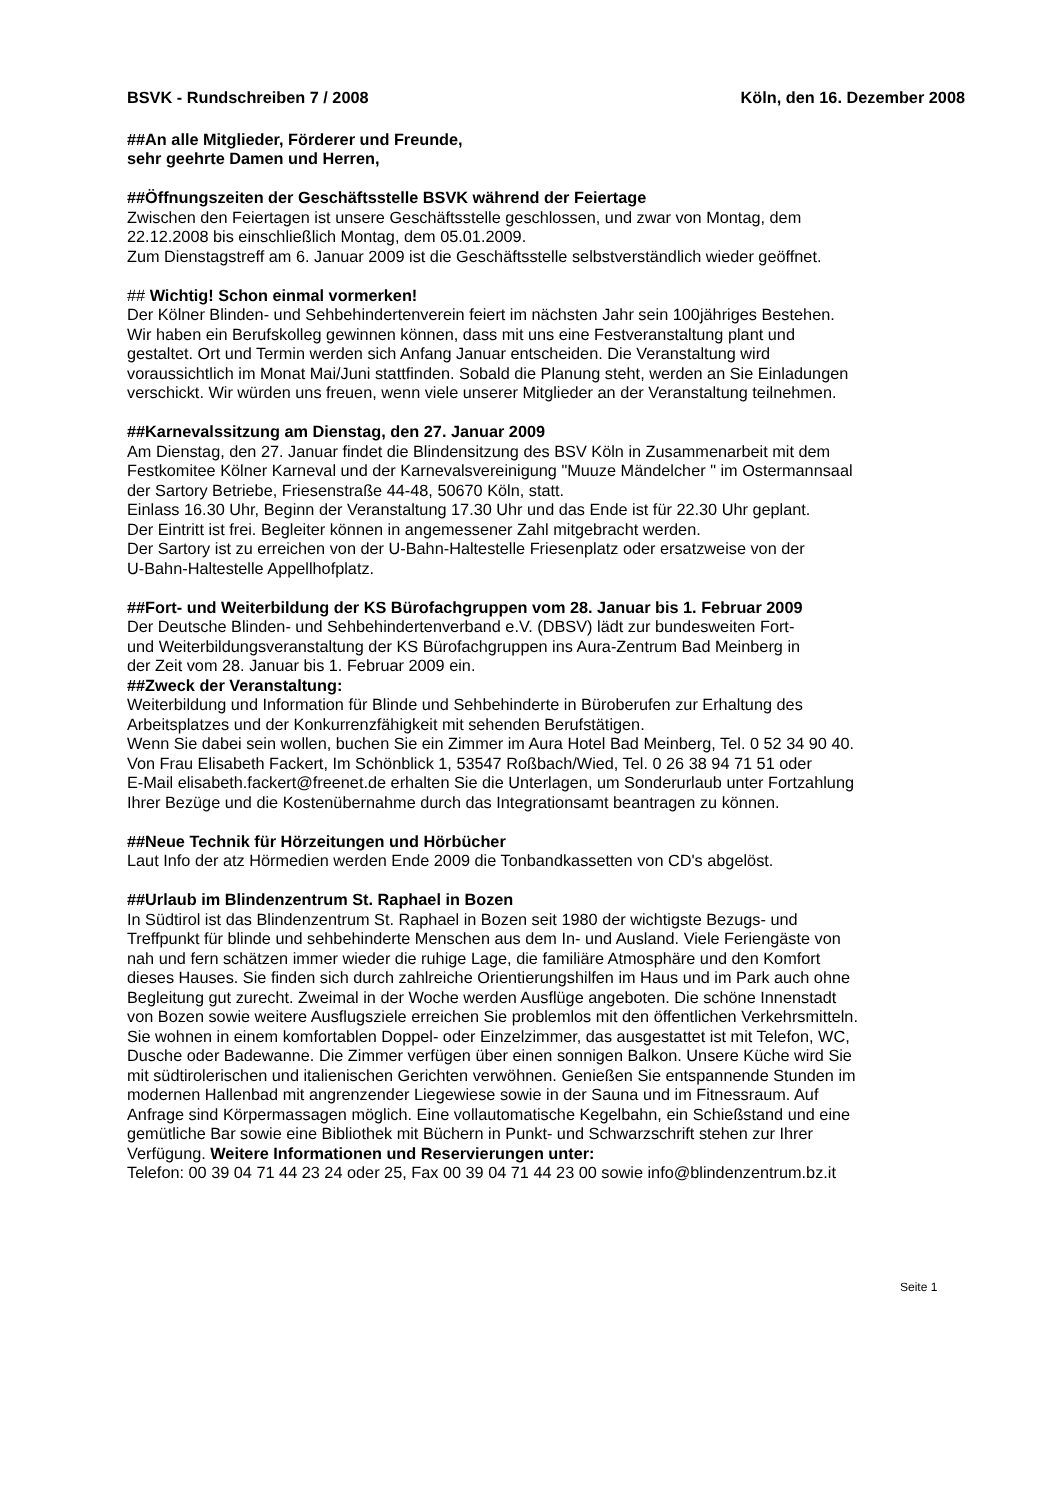BSVK - Rundschreiben 7 / 2008 Köln, den 16. Dezember 2008
##An alle Mitglieder, Förderer und Freunde,
sehr geehrte Damen und Herren,
##Öffnungszeiten der Geschäftsstelle BSVK während der Feiertage
Zwischen den Feiertagen ist unsere Geschäftsstelle geschlossen, und zwar von Montag, dem
22.12.2008 bis einschließlich Montag, dem 05.01.2009.
Zum Dienstagstreff am 6. Januar 2009 ist die Geschäftsstelle selbstverständlich wieder geöffnet.
## Wichtig! Schon einmal vormerken!
Der Kölner Blinden- und Sehbehindertenverein feiert im nächsten Jahr sein 100jähriges Bestehen.
Wir haben ein Berufskolleg gewinnen können, dass mit uns eine Festveranstaltung plant und
gestaltet. Ort und Termin werden sich Anfang Januar entscheiden. Die Veranstaltung wird
voraussichtlich im Monat Mai/Juni stattfinden. Sobald die Planung steht, werden an Sie Einladungen
verschickt. Wir würden uns freuen, wenn viele unserer Mitglieder an der Veranstaltung teilnehmen.
##Karnevalssitzung am Dienstag, den 27. Januar 2009
Am Dienstag, den 27. Januar findet die Blindensitzung des BSV Köln in Zusammenarbeit mit dem
Festkomitee Kölner Karneval und der Karnevalsvereinigung "Muuze Mändelcher " im Ostermannsaal
der Sartory Betriebe, Friesenstraße 44-48, 50670 Köln, statt.
Einlass 16.30 Uhr, Beginn der Veranstaltung 17.30 Uhr und das Ende ist für 22.30 Uhr geplant.
Der Eintritt ist frei. Begleiter können in angemessener Zahl mitgebracht werden.
Der Sartory ist zu erreichen von der U-Bahn-Haltestelle Friesenplatz oder ersatzweise von der
U-Bahn-Haltestelle Appellhofplatz.
##Fort- und Weiterbildung der KS Bürofachgruppen vom 28. Januar bis 1. Februar 2009
Der Deutsche Blinden- und Sehbehindertenverband e.V. (DBSV) lädt zur bundesweiten Fort-
und Weiterbildungsveranstaltung der KS Bürofachgruppen ins Aura-Zentrum Bad Meinberg in
der Zeit vom 28. Januar bis 1. Februar 2009 ein.
##Zweck der Veranstaltung:
Weiterbildung und Information für Blinde und Sehbehinderte in Büroberufen zur Erhaltung des
Arbeitsplatzes und der Konkurrenzfähigkeit mit sehenden Berufstätigen.
Wenn Sie dabei sein wollen, buchen Sie ein Zimmer im Aura Hotel Bad Meinberg, Tel. 0 52 34 90 40.
Von Frau Elisabeth Fackert, Im Schönblick 1, 53547 Roßbach/Wied, Tel. 0 26 38 94 71 51 oder
E-Mail elisabeth.fackert@freenet.de erhalten Sie die Unterlagen, um Sonderurlaub unter Fortzahlung
Ihrer Bezüge und die Kostenübernahme durch das Integrationsamt beantragen zu können.
##Neue Technik für Hörzeitungen und Hörbücher
Laut Info der atz Hörmedien werden Ende 2009 die Tonbandkassetten von CD's abgelöst.
##Urlaub im Blindenzentrum St. Raphael in Bozen
In Südtirol ist das Blindenzentrum St. Raphael in Bozen seit 1980 der wichtigste Bezugs- und
Treffpunkt für blinde und sehbehinderte Menschen aus dem In- und Ausland. Viele Feriengäste von
nah und fern schätzen immer wieder die ruhige Lage, die familiäre Atmosphäre und den Komfort
dieses Hauses. Sie finden sich durch zahlreiche Orientierungshilfen im Haus und im Park auch ohne
Begleitung gut zurecht. Zweimal in der Woche werden Ausflüge angeboten. Die schöne Innenstadt
von Bozen sowie weitere Ausflugsziele erreichen Sie problemlos mit den öffentlichen Verkehrsmitteln.
Sie wohnen in einem komfortablen Doppel- oder Einzelzimmer, das ausgestattet ist mit Telefon, WC,
Dusche oder Badewanne. Die Zimmer verfügen über einen sonnigen Balkon. Unsere Küche wird Sie
mit südtirolerischen und italienischen Gerichten verwöhnen. Genießen Sie entspannende Stunden im
modernen Hallenbad mit angrenzender Liegewiese sowie in der Sauna und im Fitnessraum. Auf
Anfrage sind Körpermassagen möglich. Eine vollautomatische Kegelbahn, ein Schießstand und eine
gemütliche Bar sowie eine Bibliothek mit Büchern in Punkt- und Schwarzschrift stehen zur Ihrer
Verfügung. Weitere Informationen und Reservierungen unter:
Telefon: 00 39 04 71 44 23 24 oder 25, Fax 00 39 04 71 44 23 00 sowie info@blindenzentrum.bz.it
Seite 1